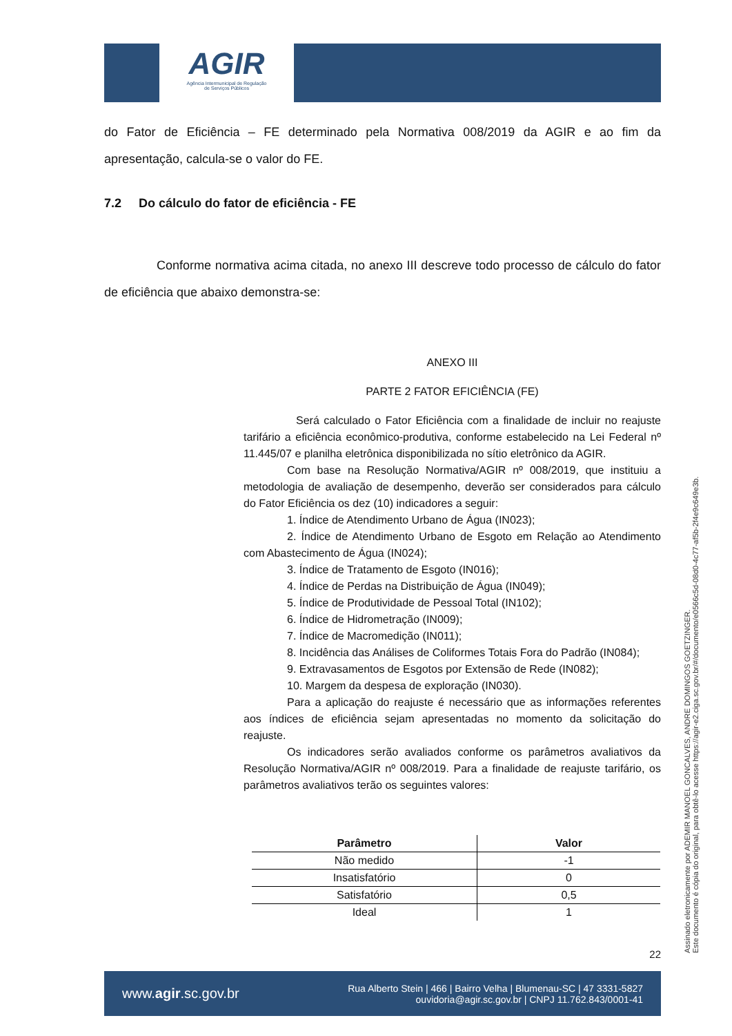AGIR
Agência Intermunicipal de Regulação
de Serviços Públicos
do Fator de Eficiência – FE determinado pela Normativa 008/2019 da AGIR e ao fim da apresentação, calcula-se o valor do FE.
7.2 Do cálculo do fator de eficiência - FE
Conforme normativa acima citada, no anexo III descreve todo processo de cálculo do fator de eficiência que abaixo demonstra-se:
ANEXO III
PARTE 2 FATOR EFICIÊNCIA (FE)
Será calculado o Fator Eficiência com a finalidade de incluir no reajuste tarifário a eficiência econômico-produtiva, conforme estabelecido na Lei Federal nº 11.445/07 e planilha eletrônica disponibilizada no sítio eletrônico da AGIR.
Com base na Resolução Normativa/AGIR nº 008/2019, que instituiu a metodologia de avaliação de desempenho, deverão ser considerados para cálculo do Fator Eficiência os dez (10) indicadores a seguir:
1. Índice de Atendimento Urbano de Água (IN023);
2. Índice de Atendimento Urbano de Esgoto em Relação ao Atendimento com Abastecimento de Água (IN024);
3. Índice de Tratamento de Esgoto (IN016);
4. Índice de Perdas na Distribuição de Água (IN049);
5. Índice de Produtividade de Pessoal Total (IN102);
6. Índice de Hidrometração (IN009);
7. Índice de Macromedição (IN011);
8. Incidência das Análises de Coliformes Totais Fora do Padrão (IN084);
9. Extravasamentos de Esgotos por Extensão de Rede (IN082);
10. Margem da despesa de exploração (IN030).
Para a aplicação do reajuste é necessário que as informações referentes aos índices de eficiência sejam apresentadas no momento da solicitação do reajuste.
Os indicadores serão avaliados conforme os parâmetros avaliativos da Resolução Normativa/AGIR nº 008/2019. Para a finalidade de reajuste tarifário, os parâmetros avaliativos terão os seguintes valores:
| Parâmetro | Valor |
| --- | --- |
| Não medido | -1 |
| Insatisfatório | 0 |
| Satisfatório | 0,5 |
| Ideal | 1 |
22
www.agir.sc.gov.br Rua Alberto Stein | 466 | Bairro Velha | Blumenau-SC | 47 3331-5827
ouvidoria@agir.sc.gov.br | CNPJ 11.762.843/0001-41
Assinado eletronicamente por ADEMIR MANOEL GONCALVES, ANDRE DOMINGOS GOETZINGER.
Este documento é cópia do original, para obtê-lo acesse https://agir-e2.ciga.sc.gov.br/#/documento/e0566c5d-08d0-4c77-af5b-2f4e9c649e3b.